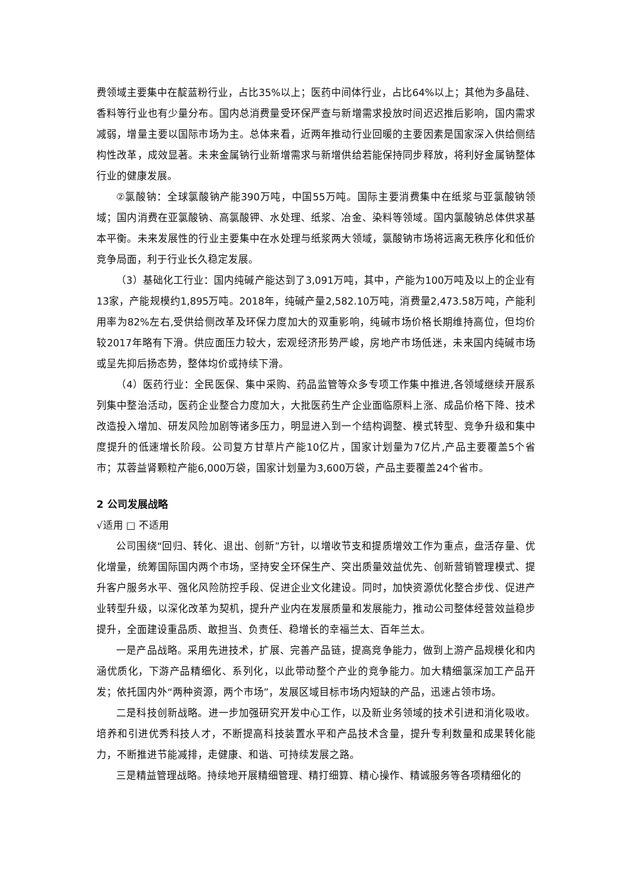费领域主要集中在靛蓝粉行业，占比35%以上；医药中间体行业，占比64%以上；其他为多晶硅、香料等行业也有少量分布。国内总消费量受环保严查与新增需求投放时间迟迟推后影响，国内需求减弱，增量主要以国际市场为主。总体来看，近两年推动行业回暖的主要因素是国家深入供给侧结构性改革，成效显著。未来金属钠行业新增需求与新增供给若能保持同步释放，将利好金属钠整体行业的健康发展。
②氯酸钠：全球氯酸钠产能390万吨，中国55万吨。国际主要消费集中在纸浆与亚氯酸钠领域；国内消费在亚氯酸钠、高氯酸钾、水处理、纸浆、冶金、染料等领域。国内氯酸钠总体供求基本平衡。未来发展性的行业主要集中在水处理与纸浆两大领域，氯酸钠市场将远离无秩序化和低价竞争局面，利于行业长久稳定发展。
（3）基础化工行业：国内纯碱产能达到了3,091万吨，其中，产能为100万吨及以上的企业有13家，产能规模约1,895万吨。2018年，纯碱产量2,582.10万吨，消费量2,473.58万吨，产能利用率为82%左右,受供给侧改革及环保力度加大的双重影响，纯碱市场价格长期维持高位，但均价较2017年略有下滑。供应面压力较大，宏观经济形势严峻，房地产市场低迷，未来国内纯碱市场或呈先抑后扬态势，整体均价或持续下滑。
（4）医药行业：全民医保、集中采购、药品监管等众多专项工作集中推进,各领域继续开展系列集中整治活动，医药企业整合力度加大，大批医药生产企业面临原料上涨、成品价格下降、技术改造投入增加、研发风险加剧等诸多压力，明显进入到一个结构调整、模式转型、竞争升级和集中度提升的低速增长阶段。公司复方甘草片产能10亿片，国家计划量为7亿片,产品主要覆盖5个省市；苁蓉益肾颗粒产能6,000万袋，国家计划量为3,600万袋，产品主要覆盖24个省市。
2 公司发展战略
√适用 □ 不适用
公司围绕“回归、转化、退出、创新”方针，以增收节支和提质增效工作为重点，盘活存量、优化增量，统筹国际国内两个市场，坚持安全环保生产、突出质量效益优先、创新营销管理模式、提升客户服务水平、强化风险防控手段、促进企业文化建设。同时，加快资源优化整合步伐、促进产业转型升级，以深化改革为契机，提升产业内在发展质量和发展能力，推动公司整体经营效益稳步提升，全面建设重品质、敢担当、负责任、稳增长的幸福兰太、百年兰太。
一是产品战略。采用先进技术，扩展、完善产品链，提高竞争能力，做到上游产品规模化和内涵优质化，下游产品精细化、系列化，以此带动整个产业的竞争能力。加大精细氯深加工产品开发；依托国内外“两种资源，两个市场”，发展区域目标市场内短缺的产品，迅速占领市场。
二是科技创新战略。进一步加强研究开发中心工作，以及新业务领域的技术引进和消化吸收。培养和引进优秀科技人才，不断提高科技装置水平和产品技术含量，提升专利数量和成果转化能力，不断推进节能减排，走健康、和谐、可持续发展之路。
三是精益管理战略。持续地开展精细管理、精打细算、精心操作、精诚服务等各项精细化的